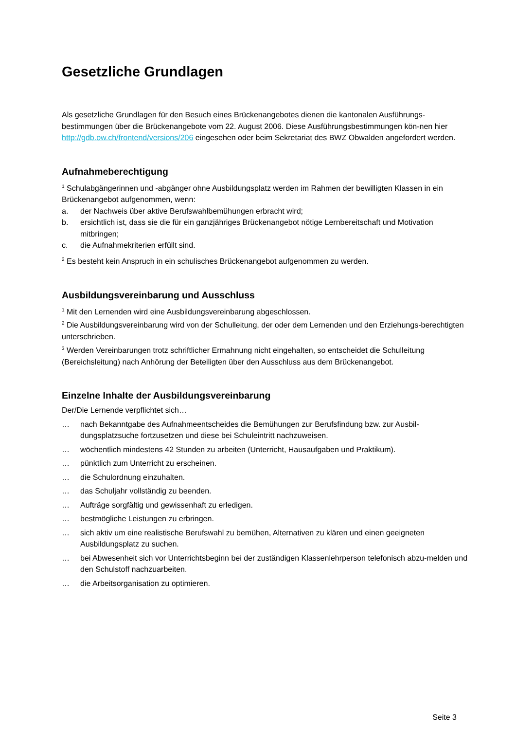Gesetzliche Grundlagen
Als gesetzliche Grundlagen für den Besuch eines Brückenangebotes dienen die kantonalen Ausführungs-bestimmungen über die Brückenangebote vom 22. August 2006. Diese Ausführungsbestimmungen kön-nen hier http://gdb.ow.ch/frontend/versions/206 eingesehen oder beim Sekretariat des BWZ Obwalden angefordert werden.
Aufnahmeberechtigung
<sup>1</sup> Schulabgängerinnen und -abgänger ohne Ausbildungsplatz werden im Rahmen der bewilligten Klassen in ein Brückenangebot aufgenommen, wenn:
a. der Nachweis über aktive Berufswahlbemühungen erbracht wird;
b. ersichtlich ist, dass sie die für ein ganzjähriges Brückenangebot nötige Lernbereitschaft und Motivation mitbringen;
c. die Aufnahmekriterien erfüllt sind.
<sup>2</sup> Es besteht kein Anspruch in ein schulisches Brückenangebot aufgenommen zu werden.
Ausbildungsvereinbarung und Ausschluss
<sup>1</sup> Mit den Lernenden wird eine Ausbildungsvereinbarung abgeschlossen.
<sup>2</sup> Die Ausbildungsvereinbarung wird von der Schulleitung, der oder dem Lernenden und den Erziehungs-berechtigten unterschrieben.
<sup>3</sup> Werden Vereinbarungen trotz schriftlicher Ermahnung nicht eingehalten, so entscheidet die Schulleitung (Bereichsleitung) nach Anhörung der Beteiligten über den Ausschluss aus dem Brückenangebot.
Einzelne Inhalte der Ausbildungsvereinbarung
Der/Die Lernende verpflichtet sich…
… nach Bekanntgabe des Aufnahmeentscheides die Bemühungen zur Berufsfindung bzw. zur Ausbil-dungsplatzsuche fortzusetzen und diese bei Schuleintritt nachzuweisen.
… wöchentlich mindestens 42 Stunden zu arbeiten (Unterricht, Hausaufgaben und Praktikum).
… pünktlich zum Unterricht zu erscheinen.
… die Schulordnung einzuhalten.
… das Schuljahr vollständig zu beenden.
… Aufträge sorgfältig und gewissenhaft zu erledigen.
… bestmögliche Leistungen zu erbringen.
… sich aktiv um eine realistische Berufswahl zu bemühen, Alternativen zu klären und einen geeigneten Ausbildungsplatz zu suchen.
… bei Abwesenheit sich vor Unterrichtsbeginn bei der zuständigen Klassenlehrperson telefonisch abzu-melden und den Schulstoff nachzuarbeiten.
… die Arbeitsorganisation zu optimieren.
Seite 3